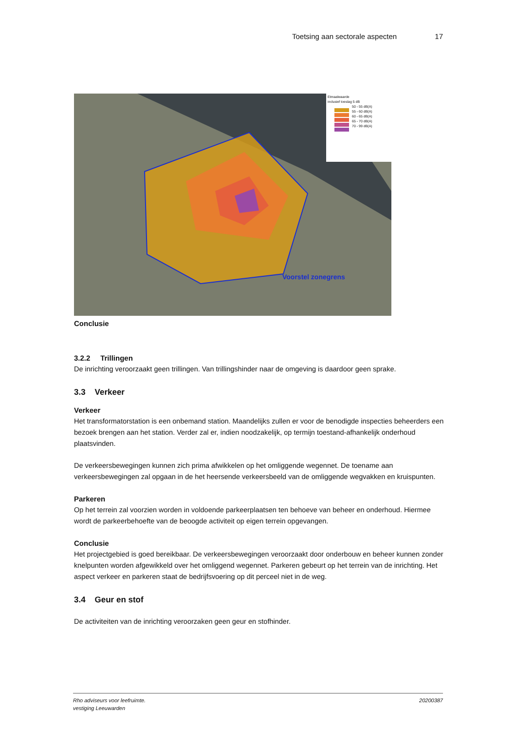Toetsing aan sectorale aspecten 17
Etmaalwaarde
inclusief toeslag 5 dB
50 - 55 dB(A)
55 - 60 dB(A)
60 - 65 dB(A)
65 - 70 dB(A)
70 - 99 dB(A)
Voorstel zonegrens
Conclusie
3.2.2 Trillingen
De inrichting veroorzaakt geen trillingen. Van trillingshinder naar de omgeving is daardoor geen sprake.
3.3 Verkeer
Verkeer
Het transformatorstation is een onbemand station. Maandelijks zullen er voor de benodigde inspecties beheerders een bezoek brengen aan het station. Verder zal er, indien noodzakelijk, op termijn toestand-afhankelijk onderhoud plaatsvinden.
De verkeersbewegingen kunnen zich prima afwikkelen op het omliggende wegennet. De toename aan verkeersbewegingen zal opgaan in de het heersende verkeersbeeld van de omliggende wegvakken en kruispunten.
Parkeren
Op het terrein zal voorzien worden in voldoende parkeerplaatsen ten behoeve van beheer en onderhoud. Hiermee wordt de parkeerbehoefte van de beoogde activiteit op eigen terrein opgevangen.
Conclusie
Het projectgebied is goed bereikbaar. De verkeersbewegingen veroorzaakt door onderbouw en beheer kunnen zonder knelpunten worden afgewikkeld over het omliggend wegennet. Parkeren gebeurt op het terrein van de inrichting. Het aspect verkeer en parkeren staat de bedrijfsvoering op dit perceel niet in de weg.
3.4 Geur en stof
De activiteiten van de inrichting veroorzaken geen geur en stofhinder.
Rho adviseurs voor leefruimte.
vestiging Leeuwarden 20200387